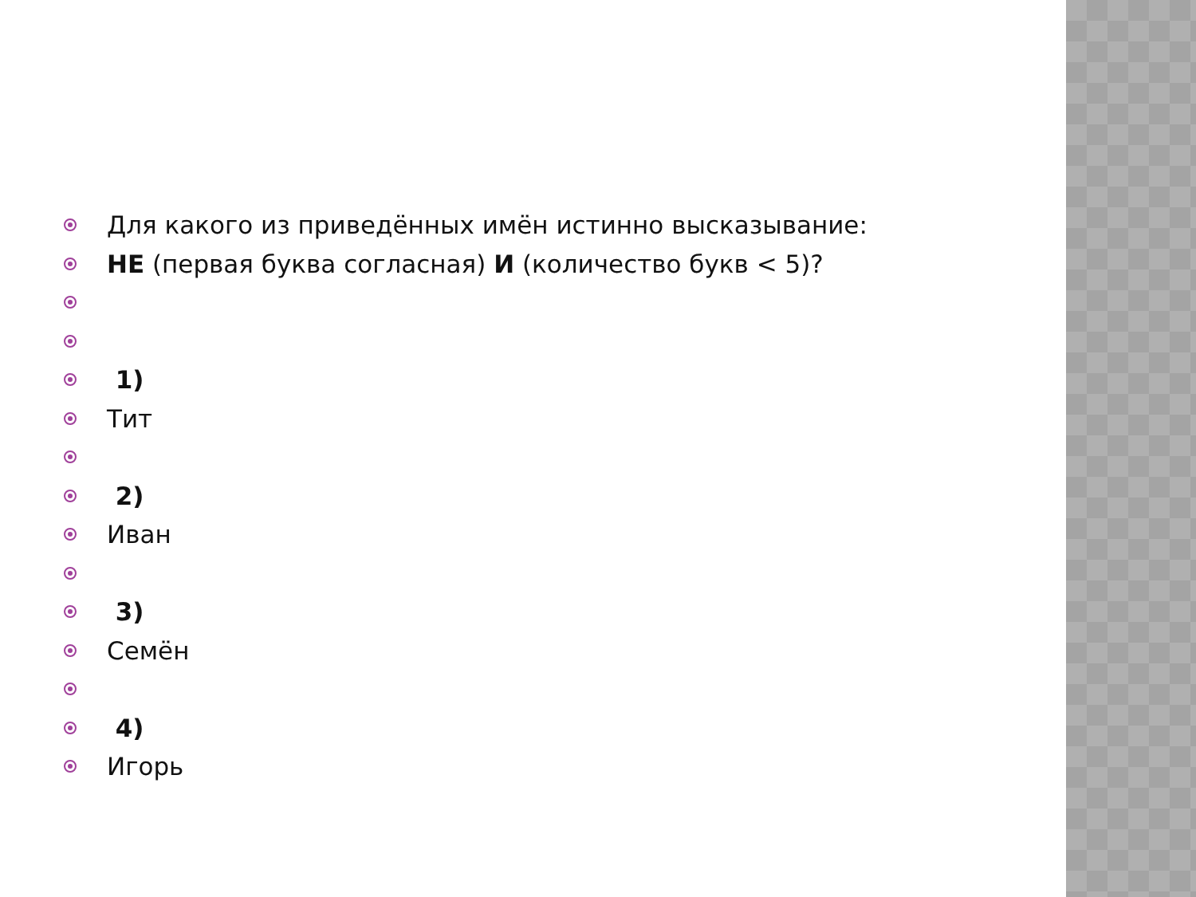Для какого из приведённых имён истинно высказывание:
НЕ (первая буква согласная) И (количество букв < 5)?
1)
Тит
2)
Иван
3)
Семён
4)
Игорь